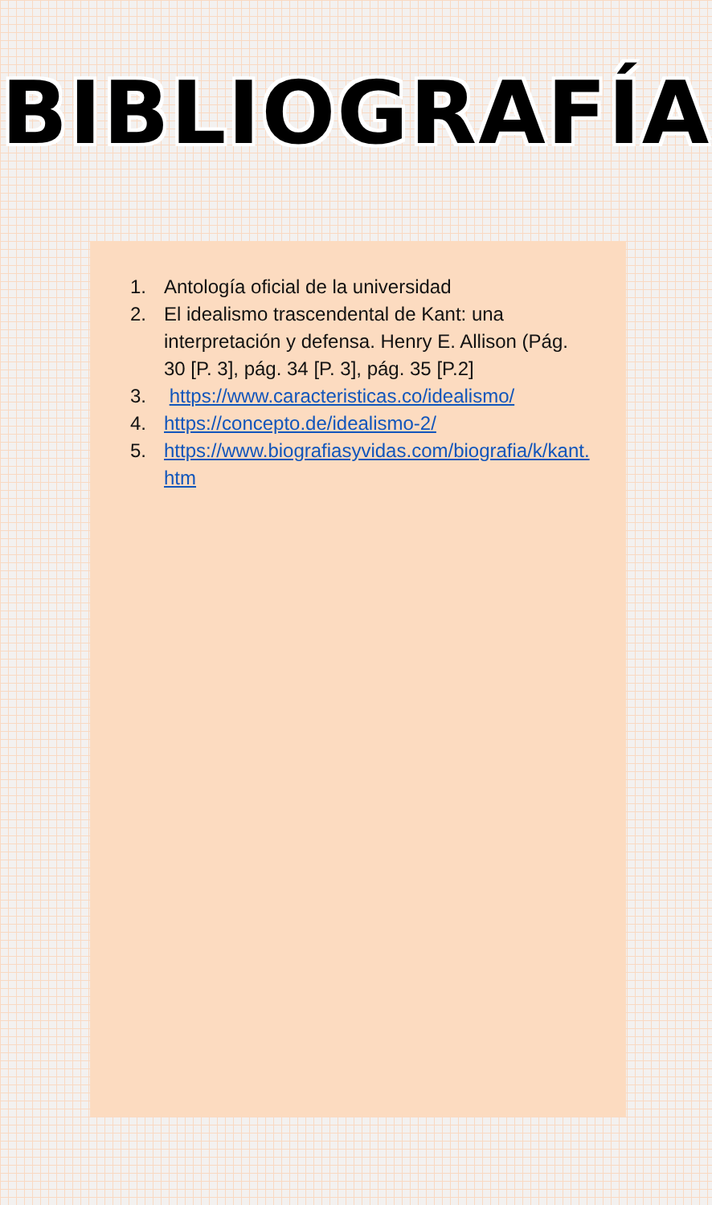BIBLIOGRAFÍA
1. Antología oficial de la universidad
2. El idealismo trascendental de Kant: una interpretación y defensa. Henry E. Allison (Pág. 30 [P. 3], pág. 34 [P. 3], pág. 35 [P.2]
3. https://www.caracteristicas.co/idealismo/
4. https://concepto.de/idealismo-2/
5. https://www.biografiasyvidas.com/biografia/k/kant.htm